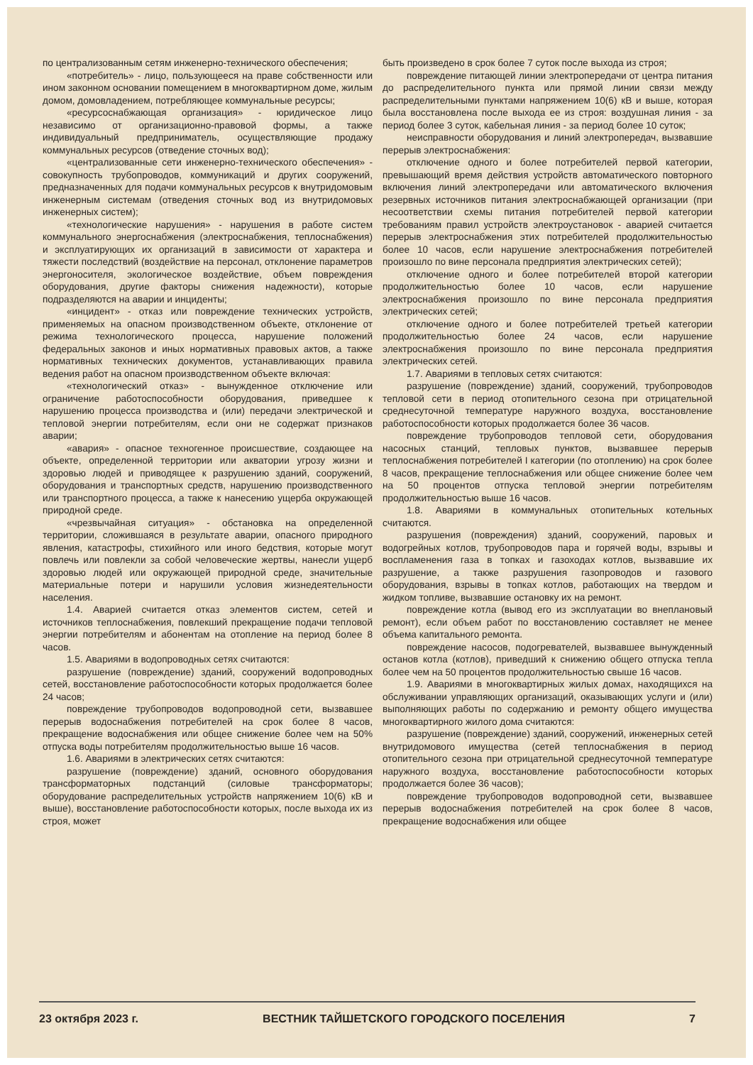по централизованным сетям инженерно-технического обеспечения;
«потребитель» - лицо, пользующееся на праве собственности или ином законном основании помещением в многоквартирном доме, жилым домом, домовладением, потребляющее коммунальные ресурсы;
«ресурсоснабжающая организация» - юридическое лицо независимо от организационно-правовой формы, а также индивидуальный предприниматель, осуществляющие продажу коммунальных ресурсов (отведение сточных вод);
«централизованные сети инженерно-технического обеспечения» - совокупность трубопроводов, коммуникаций и других сооружений, предназначенных для подачи коммунальных ресурсов к внутридомовым инженерным системам (отведения сточных вод из внутридомовых инженерных систем);
«технологические нарушения» - нарушения в работе систем коммунального энергоснабжения (электроснабжения, теплоснабжения) и эксплуатирующих их организаций в зависимости от характера и тяжести последствий (воздействие на персонал, отклонение параметров энергоносителя, экологическое воздействие, объем повреждения оборудования, другие факторы снижения надежности), которые подразделяются на аварии и инциденты;
«инцидент» - отказ или повреждение технических устройств, применяемых на опасном производственном объекте, отклонение от режима технологического процесса, нарушение положений федеральных законов и иных нормативных правовых актов, а также нормативных технических документов, устанавливающих правила ведения работ на опасном производственном объекте включая:
«технологический отказ» - вынужденное отключение или ограничение работоспособности оборудования, приведшее к нарушению процесса производства и (или) передачи электрической и тепловой энергии потребителям, если они не содержат признаков аварии;
«авария» - опасное техногенное происшествие, создающее на объекте, определенной территории или акватории угрозу жизни и здоровью людей и приводящее к разрушению зданий, сооружений, оборудования и транспортных средств, нарушению производственного или транспортного процесса, а также к нанесению ущерба окружающей природной среде.
«чрезвычайная ситуация» - обстановка на определенной территории, сложившаяся в результате аварии, опасного природного явления, катастрофы, стихийного или иного бедствия, которые могут повлечь или повлекли за собой человеческие жертвы, нанесли ущерб здоровью людей или окружающей природной среде, значительные материальные потери и нарушили условия жизнедеятельности населения.
1.4. Аварией считается отказ элементов систем, сетей и источников теплоснабжения, повлекший прекращение подачи тепловой энергии потребителям и абонентам на отопление на период более 8 часов.
1.5. Авариями в водопроводных сетях считаются:
разрушение (повреждение) зданий, сооружений водопроводных сетей, восстановление работоспособности которых продолжается более 24 часов;
повреждение трубопроводов водопроводной сети, вызвавшее перерыв водоснабжения потребителей на срок более 8 часов, прекращение водоснабжения или общее снижение более чем на 50% отпуска воды потребителям продолжительностью выше 16 часов.
1.6. Авариями в электрических сетях считаются:
разрушение (повреждение) зданий, основного оборудования трансформаторных подстанций (силовые трансформаторы; оборудование распределительных устройств напряжением 10(6) кВ и выше), восстановление работоспособности которых, после выхода их из строя, может
быть произведено в срок более 7 суток после выхода из строя;
повреждение питающей линии электропередачи от центра питания до распределительного пункта или прямой линии связи между распределительными пунктами напряжением 10(6) кВ и выше, которая была восстановлена после выхода ее из строя: воздушная линия - за период более 3 суток, кабельная линия - за период более 10 суток;
неисправности оборудования и линий электропередач, вызвавшие перерыв электроснабжения:
отключение одного и более потребителей первой категории, превышающий время действия устройств автоматического повторного включения линий электропередачи или автоматического включения резервных источников питания электроснабжающей организации (при несоответствии схемы питания потребителей первой категории требованиям правил устройств электроустановок - аварией считается перерыв электроснабжения этих потребителей продолжительностью более 10 часов, если нарушение электроснабжения потребителей произошло по вине персонала предприятия электрических сетей);
отключение одного и более потребителей второй категории продолжительностью более 10 часов, если нарушение электроснабжения произошло по вине персонала предприятия электрических сетей;
отключение одного и более потребителей третьей категории продолжительностью более 24 часов, если нарушение электроснабжения произошло по вине персонала предприятия электрических сетей.
1.7. Авариями в тепловых сетях считаются:
разрушение (повреждение) зданий, сооружений, трубопроводов тепловой сети в период отопительного сезона при отрицательной среднесуточной температуре наружного воздуха, восстановление работоспособности которых продолжается более 36 часов.
повреждение трубопроводов тепловой сети, оборудования насосных станций, тепловых пунктов, вызвавшее перерыв теплоснабжения потребителей I категории (по отоплению) на срок более 8 часов, прекращение теплоснабжения или общее снижение более чем на 50 процентов отпуска тепловой энергии потребителям продолжительностью выше 16 часов.
1.8. Авариями в коммунальных отопительных котельных считаются.
разрушения (повреждения) зданий, сооружений, паровых и водогрейных котлов, трубопроводов пара и горячей воды, взрывы и воспламенения газа в топках и газоходах котлов, вызвавшие их разрушение, а также разрушения газопроводов и газового оборудования, взрывы в топках котлов, работающих на твердом и жидком топливе, вызвавшие остановку их на ремонт.
повреждение котла (вывод его из эксплуатации во внеплановый ремонт), если объем работ по восстановлению составляет не менее объема капитального ремонта.
повреждение насосов, подогревателей, вызвавшее вынужденный останов котла (котлов), приведший к снижению общего отпуска тепла более чем на 50 процентов продолжительностью свыше 16 часов.
1.9. Авариями в многоквартирных жилых домах, находящихся на обслуживании управляющих организаций, оказывающих услуги и (или) выполняющих работы по содержанию и ремонту общего имущества многоквартирного жилого дома считаются:
разрушение (повреждение) зданий, сооружений, инженерных сетей внутридомового имущества (сетей теплоснабжения в период отопительного сезона при отрицательной среднесуточной температуре наружного воздуха, восстановление работоспособности которых продолжается более 36 часов);
повреждение трубопроводов водопроводной сети, вызвавшее перерыв водоснабжения потребителей на срок более 8 часов, прекращение водоснабжения или общее
23 октября 2023 г. ВЕСТНИК ТАЙШЕТСКОГО ГОРОДСКОГО ПОСЕЛЕНИЯ 7